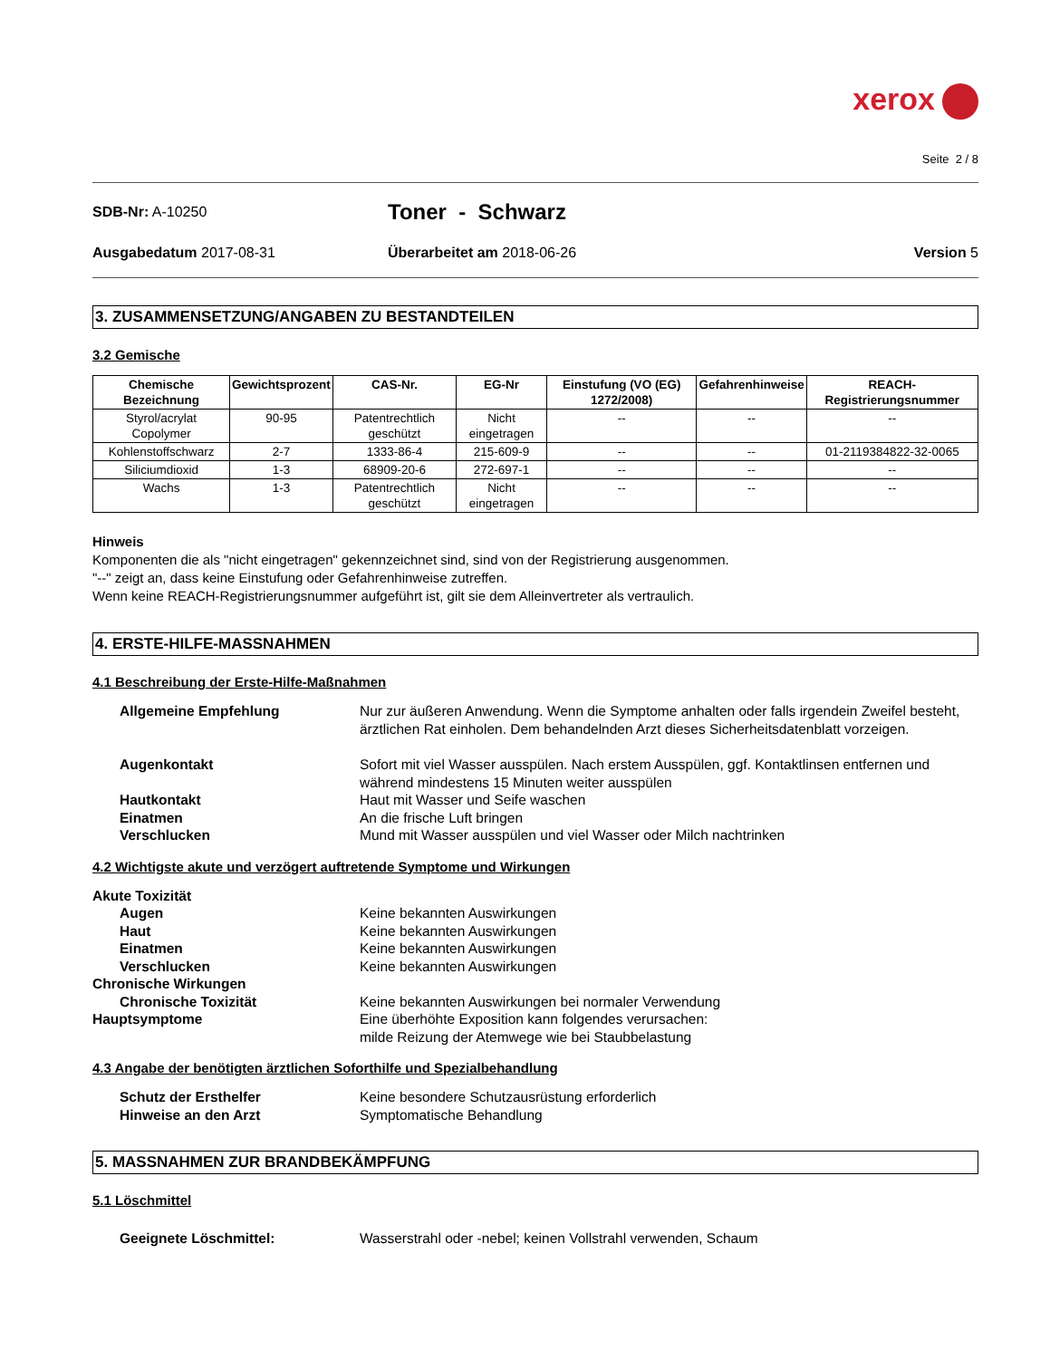xerox
Seite 2 / 8
SDB-Nr: A-10250
Toner - Schwarz
Ausgabedatum 2017-08-31 Überarbeitet am 2018-06-26 Version 5
3. ZUSAMMENSETZUNG/ANGABEN ZU BESTANDTEILEN
3.2 Gemische
| Chemische Bezeichnung | Gewichtsprozent | CAS-Nr. | EG-Nr | Einstufung (VO (EG) 1272/2008) | Gefahrenhinweise | REACH-Registrierungsnummer |
| --- | --- | --- | --- | --- | --- | --- |
| Styrol/acrylat Copolymer | 90-95 | Patentrechtlich geschützt | Nicht eingetragen | -- | -- | -- |
| Kohlenstoffschwarz | 2-7 | 1333-86-4 | 215-609-9 | -- | -- | 01-2119384822-32-0065 |
| Siliciumdioxid | 1-3 | 68909-20-6 | 272-697-1 | -- | -- | -- |
| Wachs | 1-3 | Patentrechtlich geschützt | Nicht eingetragen | -- | -- | -- |
Hinweis
Komponenten die als "nicht eingetragen" gekennzeichnet sind, sind von der Registrierung ausgenommen.
"--" zeigt an, dass keine Einstufung oder Gefahrenhinweise zutreffen.
Wenn keine REACH-Registrierungsnummer aufgeführt ist, gilt sie dem Alleinvertreter als vertraulich.
4. ERSTE-HILFE-MASSNAHMEN
4.1 Beschreibung der Erste-Hilfe-Maßnahmen
Allgemeine Empfehlung Nur zur äußeren Anwendung. Wenn die Symptome anhalten oder falls irgendein Zweifel besteht, ärztlichen Rat einholen. Dem behandelnden Arzt dieses Sicherheitsdatenblatt vorzeigen.
Augenkontakt Sofort mit viel Wasser ausspülen. Nach erstem Ausspülen, ggf. Kontaktlinsen entfernen und während mindestens 15 Minuten weiter ausspülen
Hautkontakt Haut mit Wasser und Seife waschen
Einatmen An die frische Luft bringen
Verschlucken Mund mit Wasser ausspülen und viel Wasser oder Milch nachtrinken
4.2 Wichtigste akute und verzögert auftretende Symptome und Wirkungen
Akute Toxizität
Augen Keine bekannten Auswirkungen
Haut Keine bekannten Auswirkungen
Einatmen Keine bekannten Auswirkungen
Verschlucken Keine bekannten Auswirkungen
Chronische Wirkungen
Chronische Toxizität Keine bekannten Auswirkungen bei normaler Verwendung
Hauptsymptome Eine überhöhte Exposition kann folgendes verursachen:
milde Reizung der Atemwege wie bei Staubbelastung
4.3 Angabe der benötigten ärztlichen Soforthilfe und Spezialbehandlung
Schutz der Ersthelfer Keine besondere Schutzausrüstung erforderlich
Hinweise an den Arzt Symptomatische Behandlung
5. MASSNAHMEN ZUR BRANDBEKÄMPFUNG
5.1 Löschmittel
Geeignete Löschmittel: Wasserstrahl oder -nebel; keinen Vollstrahl verwenden, Schaum